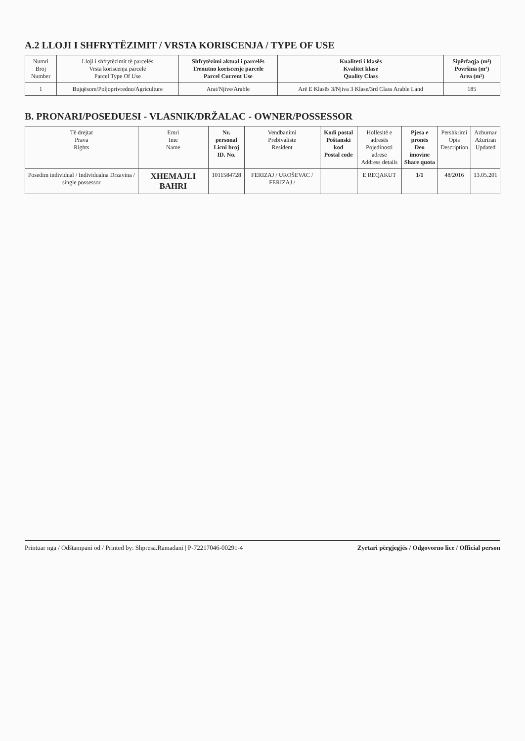A.2 LLOJI I SHFRYTËZIMIT / VRSTA KORISCENJA / TYPE OF USE
| Numri Broj Number | Lloji i shfrytëzimit të parcelës Vrsta koriscenja parcele Parcel Type Of Use | Shfrytëzimi aktual i parcelës Trenutno koriscenje parcele Parcel Current Use | Kualiteti i klasës Kvalitet klase Quality Class | Sipërfaqja (m²) Površina (m²) Area (m²) |
| --- | --- | --- | --- | --- |
| 1 | Bujqësore/Poljoprivredno/Agriculture | Arat/Njive/Arable | Arë E Klasës 3/Njiva 3 Klase/3rd Class Arable Land | 185 |
B. PRONARI/POSEDUESI - VLASNIK/DRŽALAC - OWNER/POSSESSOR
| Të drejtat Prava Rights | Emri Ime Name | Nr. personal Licni broj ID. No. | Vendbanimi Prebivaliste Resident | Kodi postal Poštanski kod Postal code | Hollësitë e adresës Pojedinosti adrese Address details | Pjesa e pronës Deo imovine Share quota | Pershkrimi Opis Description | Azhurnar Ažuriran Updated |
| --- | --- | --- | --- | --- | --- | --- | --- | --- |
| Posedim individual / Individualna Drzavina / single possessor | XHEMAJLI BAHRI | 1011584728 | FERIZAJ / UROŠEVAC / FERIZAJ / | | E REQAKUT | 1/1 | 48/2016 | 13.05.201 |
Printuar nga / Odštampani od / Printed by: Shpresa.Ramadani | P-72217046-00291-4 Zyrtari përgjegjës / Odgovorno lice / Official person